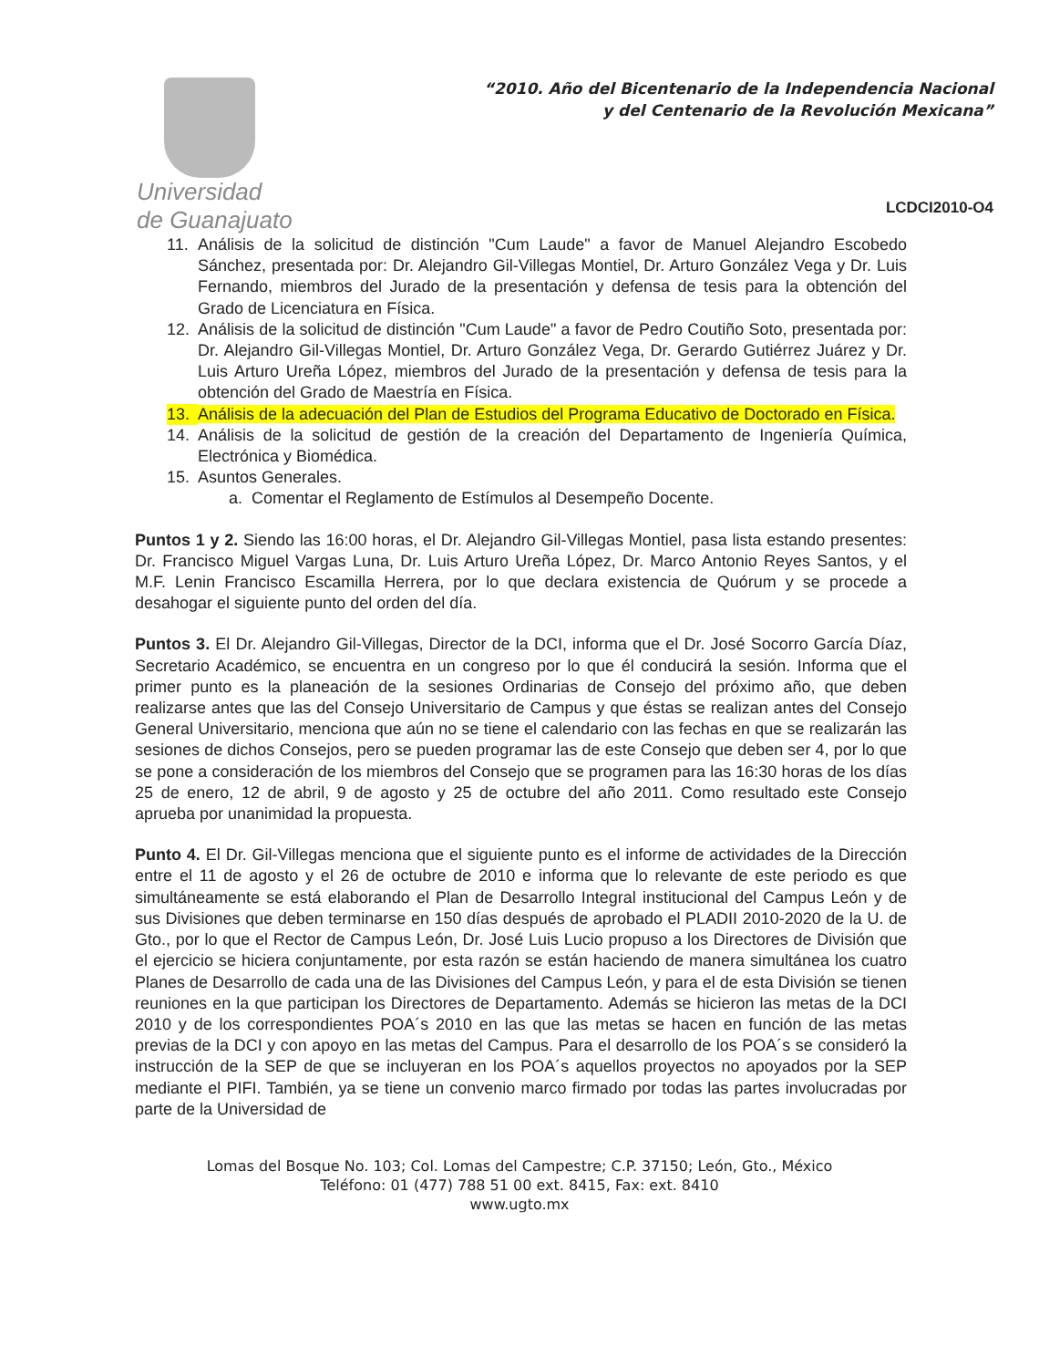Universidad
de Guanajuato
“2010. Año del Bicentenario de la Independencia Nacional
y del Centenario de la Revolución Mexicana”
LCDCI2010-O4
11. Análisis de la solicitud de distinción "Cum Laude" a favor de Manuel Alejandro Escobedo Sánchez, presentada por: Dr. Alejandro Gil-Villegas Montiel, Dr. Arturo González Vega y Dr. Luis Fernando, miembros del Jurado de la presentación y defensa de tesis para la obtención del Grado de Licenciatura en Física.
12. Análisis de la solicitud de distinción "Cum Laude" a favor de Pedro Coutiño Soto, presentada por: Dr. Alejandro Gil-Villegas Montiel, Dr. Arturo González Vega, Dr. Gerardo Gutiérrez Juárez y Dr. Luis Arturo Ureña López, miembros del Jurado de la presentación y defensa de tesis para la obtención del Grado de Maestría en Física.
13. Análisis de la adecuación del Plan de Estudios del Programa Educativo de Doctorado en Física.
14. Análisis de la solicitud de gestión de la creación del Departamento de Ingeniería Química, Electrónica y Biomédica.
15. Asuntos Generales.
a. Comentar el Reglamento de Estímulos al Desempeño Docente.
Puntos 1 y 2. Siendo las 16:00 horas, el Dr. Alejandro Gil-Villegas Montiel, pasa lista estando presentes: Dr. Francisco Miguel Vargas Luna, Dr. Luis Arturo Ureña López, Dr. Marco Antonio Reyes Santos, y el M.F. Lenin Francisco Escamilla Herrera, por lo que declara existencia de Quórum y se procede a desahogar el siguiente punto del orden del día.
Puntos 3. El Dr. Alejandro Gil-Villegas, Director de la DCI, informa que el Dr. José Socorro García Díaz, Secretario Académico, se encuentra en un congreso por lo que él conducirá la sesión. Informa que el primer punto es la planeación de la sesiones Ordinarias de Consejo del próximo año, que deben realizarse antes que las del Consejo Universitario de Campus y que éstas se realizan antes del Consejo General Universitario, menciona que aún no se tiene el calendario con las fechas en que se realizarán las sesiones de dichos Consejos, pero se pueden programar las de este Consejo que deben ser 4, por lo que se pone a consideración de los miembros del Consejo que se programen para las 16:30 horas de los días 25 de enero, 12 de abril, 9 de agosto y 25 de octubre del año 2011. Como resultado este Consejo aprueba por unanimidad la propuesta.
Punto 4. El Dr. Gil-Villegas menciona que el siguiente punto es el informe de actividades de la Dirección entre el 11 de agosto y el 26 de octubre de 2010 e informa que lo relevante de este periodo es que simultáneamente se está elaborando el Plan de Desarrollo Integral institucional del Campus León y de sus Divisiones que deben terminarse en 150 días después de aprobado el PLADII 2010-2020 de la U. de Gto., por lo que el Rector de Campus León, Dr. José Luis Lucio propuso a los Directores de División que el ejercicio se hiciera conjuntamente, por esta razón se están haciendo de manera simultánea los cuatro Planes de Desarrollo de cada una de las Divisiones del Campus León, y para el de esta División se tienen reuniones en la que participan los Directores de Departamento. Además se hicieron las metas de la DCI 2010 y de los correspondientes POA´s 2010 en las que las metas se hacen en función de las metas previas de la DCI y con apoyo en las metas del Campus. Para el desarrollo de los POA´s se consideró la instrucción de la SEP de que se incluyeran en los POA´s aquellos proyectos no apoyados por la SEP mediante el PIFI. También, ya se tiene un convenio marco firmado por todas las partes involucradas por parte de la Universidad de
Lomas del Bosque No. 103; Col. Lomas del Campestre; C.P. 37150; León, Gto., México
Teléfono: 01 (477) 788 51 00 ext. 8415, Fax: ext. 8410
www.ugto.mx